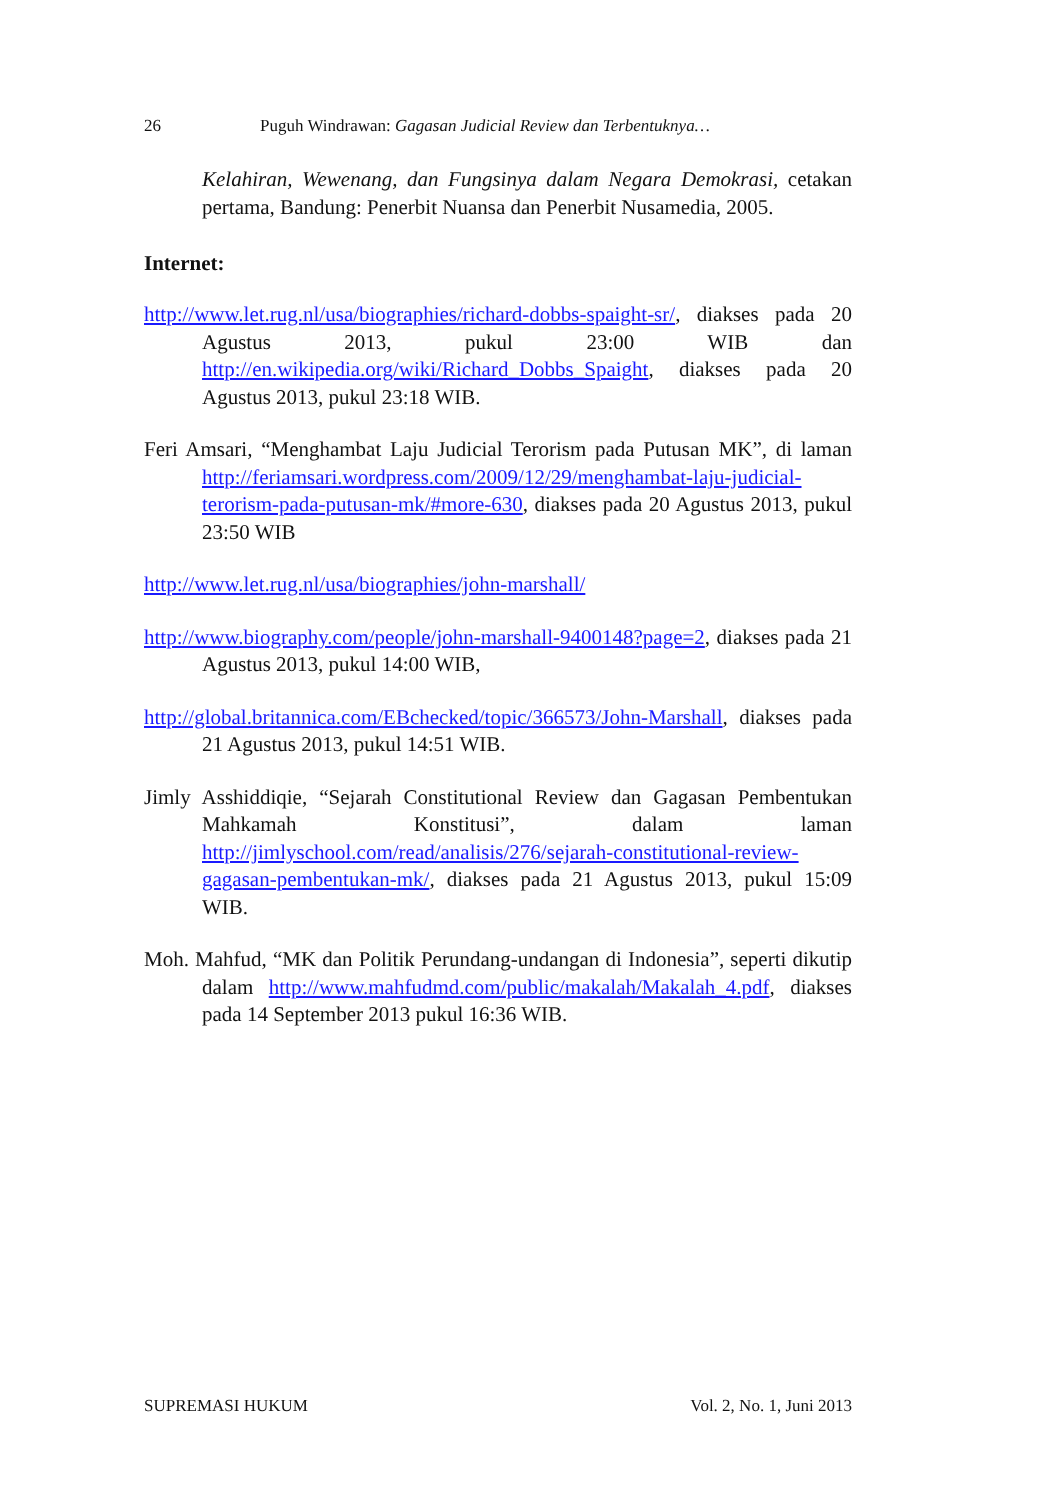26 Puguh Windrawan: Gagasan Judicial Review dan Terbentuknya…
Kelahiran, Wewenang, dan Fungsinya dalam Negara Demokrasi, cetakan pertama, Bandung: Penerbit Nuansa dan Penerbit Nusamedia, 2005.
Internet:
http://www.let.rug.nl/usa/biographies/richard-dobbs-spaight-sr/, diakses pada 20 Agustus 2013, pukul 23:00 WIB dan http://en.wikipedia.org/wiki/Richard_Dobbs_Spaight, diakses pada 20 Agustus 2013, pukul 23:18 WIB.
Feri Amsari, “Menghambat Laju Judicial Terorism pada Putusan MK”, di laman http://feriamsari.wordpress.com/2009/12/29/menghambat-laju-judicial-terorism-pada-putusan-mk/#more-630, diakses pada 20 Agustus 2013, pukul 23:50 WIB
http://www.let.rug.nl/usa/biographies/john-marshall/
http://www.biography.com/people/john-marshall-9400148?page=2, diakses pada 21 Agustus 2013, pukul 14:00 WIB,
http://global.britannica.com/EBchecked/topic/366573/John-Marshall, diakses pada 21 Agustus 2013, pukul 14:51 WIB.
Jimly Asshiddiqie, “Sejarah Constitutional Review dan Gagasan Pembentukan Mahkamah Konstitusi”, dalam laman http://jimlyschool.com/read/analisis/276/sejarah-constitutional-review-gagasan-pembentukan-mk/, diakses pada 21 Agustus 2013, pukul 15:09 WIB.
Moh. Mahfud, “MK dan Politik Perundang-undangan di Indonesia”, seperti dikutip dalam http://www.mahfudmd.com/public/makalah/Makalah_4.pdf, diakses pada 14 September 2013 pukul 16:36 WIB.
SUPREMASI HUKUM Vol. 2, No. 1, Juni 2013